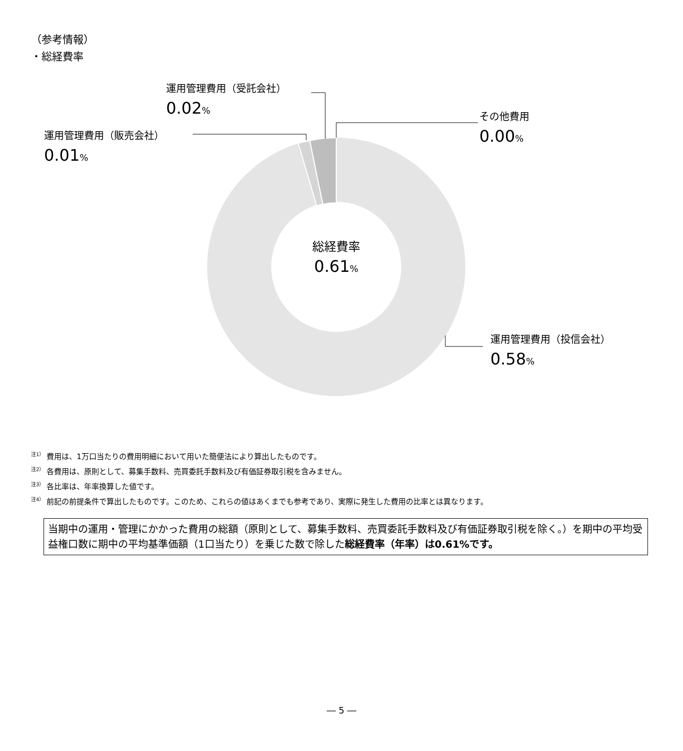（参考情報）
・総経費率
運用管理費用（受託会社）
0.02%
運用管理費用（販売会社）
0.01%
その他費用
0.00%
運用管理費用（投信会社）
0.58%
総経費率
0.61%
<sup>注1）</sup> 費用は、1万口当たりの費用明細において用いた簡便法により算出したものです。
<sup>注2）</sup> 各費用は、原則として、募集手数料、売買委託手数料及び有価証券取引税を含みません。
<sup>注3）</sup> 各比率は、年率換算した値です。
<sup>注4）</sup> 前記の前提条件で算出したものです。このため、これらの値はあくまでも参考であり、実際に発生した費用の比率とは異なります。
当期中の運用・管理にかかった費用の総額（原則として、募集手数料、売買委託手数料及び有価証券取引税を除く。）を期中の平均受益権口数に期中の平均基準価額（1口当たり）を乗じた数で除した総経費率（年率）は0.61%です。
― 5 ―